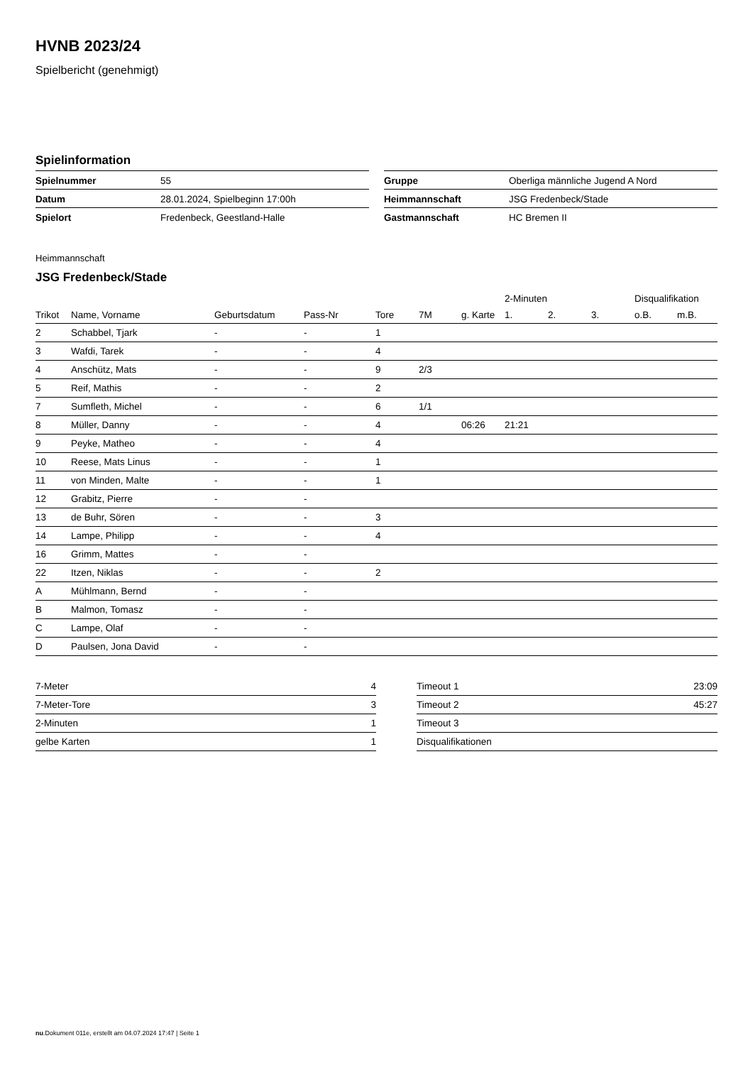HVNB 2023/24
Spielbericht (genehmigt)
Spielinformation
| Spielnummer | 55 |
| Datum | 28.01.2024, Spielbeginn 17:00h |
| Spielort | Fredenbeck, Geestland-Halle |
| Gruppe | Oberliga männliche Jugend A Nord |
| Heimmannschaft | JSG Fredenbeck/Stade |
| Gastmannschaft | HC Bremen II |
Heimmannschaft
JSG Fredenbeck/Stade
| | | | | | | | 2-Minuten | | | Disqualifikation | |
| --- | --- | --- | --- | --- | --- | --- | --- | --- | --- | --- | --- |
| Trikot | Name, Vorname | Geburtsdatum | Pass-Nr | Tore | 7M | g. Karte | 1. | 2. | 3. | o.B. | m.B. |
| 2 | Schabbel, Tjark | - | - | 1 | | | | | | | |
| 3 | Wafdi, Tarek | - | - | 4 | | | | | | | |
| 4 | Anschütz, Mats | - | - | 9 | 2/3 | | | | | | |
| 5 | Reif, Mathis | - | - | 2 | | | | | | | |
| 7 | Sumfleth, Michel | - | - | 6 | 1/1 | | | | | | |
| 8 | Müller, Danny | - | - | 4 | | 06:26 | 21:21 | | | | |
| 9 | Peyke, Matheo | - | - | 4 | | | | | | | |
| 10 | Reese, Mats Linus | - | - | 1 | | | | | | | |
| 11 | von Minden, Malte | - | - | 1 | | | | | | | |
| 12 | Grabitz, Pierre | - | - | | | | | | | | |
| 13 | de Buhr, Sören | - | - | 3 | | | | | | | |
| 14 | Lampe, Philipp | - | - | 4 | | | | | | | |
| 16 | Grimm, Mattes | - | - | | | | | | | | |
| 22 | Itzen, Niklas | - | - | 2 | | | | | | | |
| A | Mühlmann, Bernd | - | - | | | | | | | | |
| B | Malmon, Tomasz | - | - | | | | | | | | |
| C | Lampe, Olaf | - | - | | | | | | | | |
| D | Paulsen, Jona David | - | - | | | | | | | | |
| 7-Meter | 4 |
| 7-Meter-Tore | 3 |
| 2-Minuten | 1 |
| gelbe Karten | 1 |
| Timeout 1 | 23:09 |
| Timeout 2 | 45:27 |
| Timeout 3 | |
| Disqualifikationen | |
nu.Dokument 011e, erstellt am 04.07.2024 17:47 | Seite 1